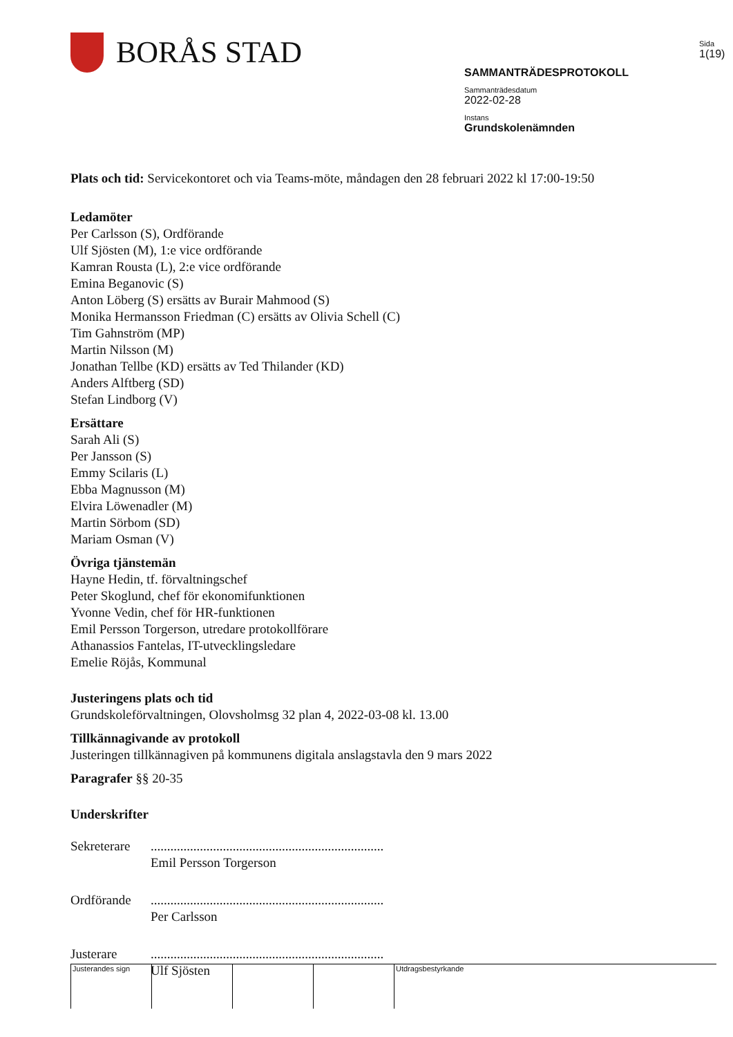BORÅS STAD
SAMMANTRÄDESPROTOKOLL
Sammanträdesdatum
2022-02-28
Instans
Grundskolenämnden
Sida
1(19)
Plats och tid: Servicekontoret och via Teams-möte, måndagen den 28 februari 2022 kl 17:00-19:50
Ledamöter
Per Carlsson (S), Ordförande
Ulf Sjösten (M), 1:e vice ordförande
Kamran Rousta (L), 2:e vice ordförande
Emina Beganovic (S)
Anton Löberg (S) ersätts av Burair Mahmood (S)
Monika Hermansson Friedman (C) ersätts av Olivia Schell (C)
Tim Gahnström (MP)
Martin Nilsson (M)
Jonathan Tellbe (KD) ersätts av Ted Thilander (KD)
Anders Alftberg (SD)
Stefan Lindborg (V)
Ersättare
Sarah Ali (S)
Per Jansson (S)
Emmy Scilaris (L)
Ebba Magnusson (M)
Elvira Löwenadler (M)
Martin Sörbom (SD)
Mariam Osman (V)
Övriga tjänstemän
Hayne Hedin, tf. förvaltningschef
Peter Skoglund, chef för ekonomifunktionen
Yvonne Vedin, chef för HR-funktionen
Emil Persson Torgerson, utredare protokollförare
Athanassios Fantelas, IT-utvecklingsledare
Emelie Röjås, Kommunal
Justeringens plats och tid
Grundskoleförvaltningen, Olovsholmsg 32 plan 4, 2022-03-08 kl. 13.00
Tillkännagivande av protokoll
Justeringen tillkännagiven på kommunens digitala anslagstavla den 9 mars 2022
Paragrafer §§ 20-35
Underskrifter
Sekreterare
.......................................................................
Emil Persson Torgerson
Ordförande .......................................................................
Per Carlsson
Justerare .......................................................................
Ulf Sjösten
Justerandes sign Utdragsbestyrkande